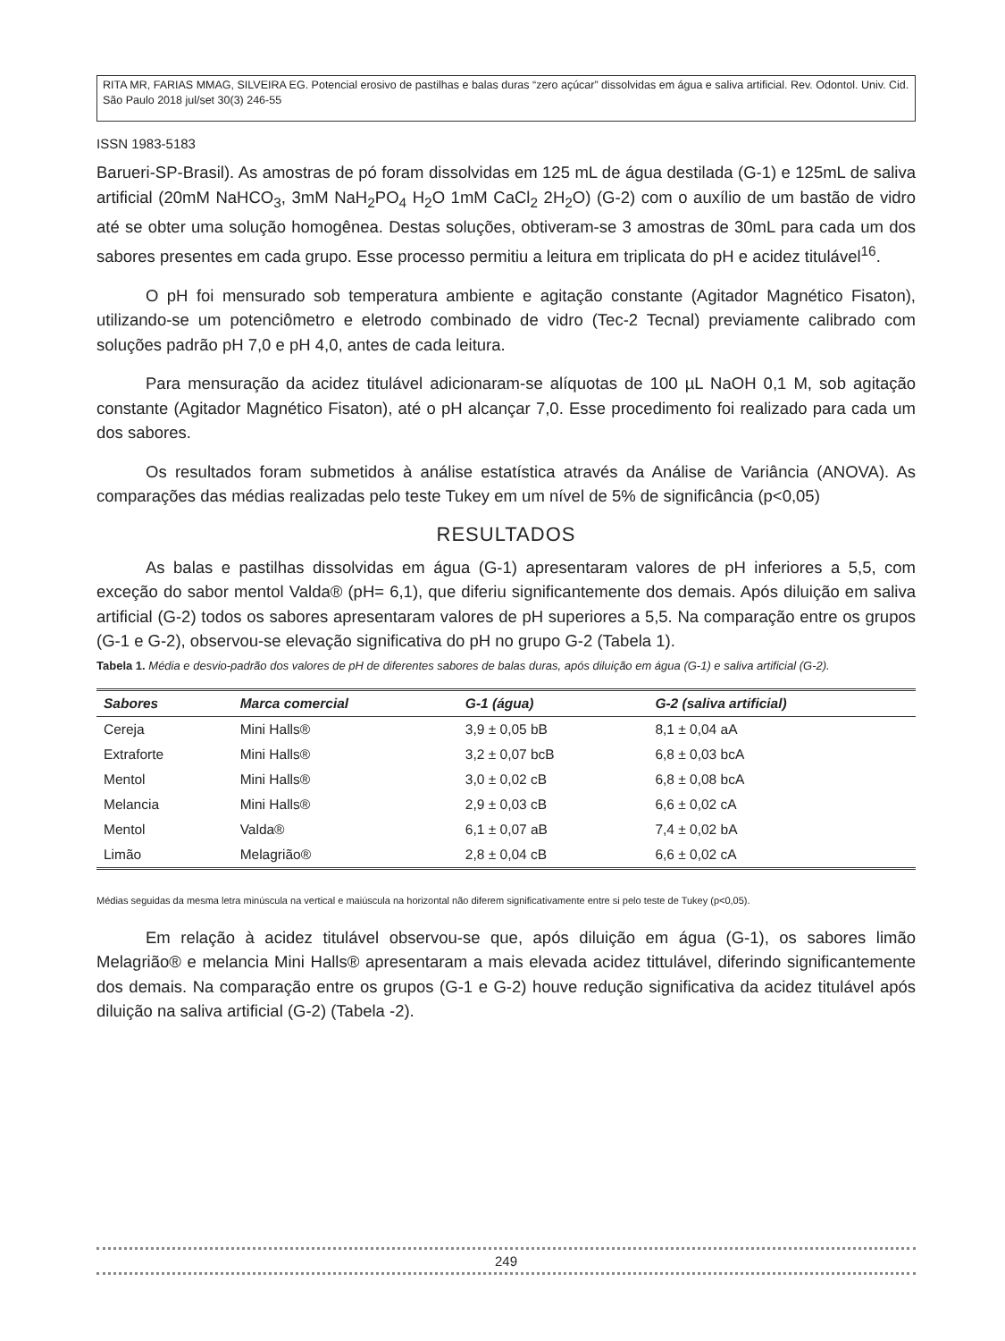RITA MR, FARIAS MMAG, SILVEIRA EG. Potencial erosivo de pastilhas e balas duras “zero açúcar” dissolvidas em água e saliva artificial. Rev. Odontol. Univ. Cid. São Paulo 2018 jul/set 30(3) 246-55
ISSN 1983-5183
Barueri-SP-Brasil). As amostras de pó foram dissolvidas em 125 mL de água destilada (G-1) e 125mL de saliva artificial (20mM NaHCO<sub>3</sub>, 3mM NaH<sub>2</sub>PO<sub>4</sub> H<sub>2</sub>O 1mM CaCl<sub>2</sub> 2H<sub>2</sub>O) (G-2) com o auxílio de um bastão de vidro até se obter uma solução homogênea. Destas soluções, obtiveram-se 3 amostras de 30mL para cada um dos sabores presentes em cada grupo. Esse processo permitiu a leitura em triplicata do pH e acidez titulável<sup>16</sup>.
O pH foi mensurado sob temperatura ambiente e agitação constante (Agitador Magnético Fisaton), utilizando-se um potenciômetro e eletrodo combinado de vidro (Tec-2 Tecnal) previamente calibrado com soluções padrão pH 7,0 e pH 4,0, antes de cada leitura.
Para mensuração da acidez titulável adicionaram-se alíquotas de 100 µL NaOH 0,1 M, sob agitação constante (Agitador Magnético Fisaton), até o pH alcançar 7,0. Esse procedimento foi realizado para cada um dos sabores.
Os resultados foram submetidos à análise estatística através da Análise de Variância (ANOVA). As comparações das médias realizadas pelo teste Tukey em um nível de 5% de significância (p<0,05)
RESULTADOS
As balas e pastilhas dissolvidas em água (G-1) apresentaram valores de pH inferiores a 5,5, com exceção do sabor mentol Valda® (pH= 6,1), que diferiu significantemente dos demais. Após diluição em saliva artificial (G-2) todos os sabores apresentaram valores de pH superiores a 5,5. Na comparação entre os grupos (G-1 e G-2), observou-se elevação significativa do pH no grupo G-2 (Tabela 1).
Tabela 1. Média e desvio-padrão dos valores de pH de diferentes sabores de balas duras, após diluição em água (G-1) e saliva artificial (G-2).
| Sabores | Marca comercial | G-1 (água) | G-2 (saliva artificial) |
| --- | --- | --- | --- |
| Cereja | Mini Halls® | 3,9 ± 0,05 bB | 8,1 ± 0,04 aA |
| Extraforte | Mini Halls® | 3,2 ± 0,07 bcB | 6,8 ± 0,03 bcA |
| Mentol | Mini Halls® | 3,0 ± 0,02 cB | 6,8 ± 0,08 bcA |
| Melancia | Mini Halls® | 2,9 ± 0,03 cB | 6,6 ± 0,02 cA |
| Mentol | Valda® | 6,1 ± 0,07 aB | 7,4 ± 0,02 bA |
| Limão | Melagrião® | 2,8 ± 0,04 cB | 6,6 ± 0,02 cA |
Médias seguidas da mesma letra minúscula na vertical e maiúscula na horizontal não diferem significativamente entre si pelo teste de Tukey (p<0,05).
Em relação à acidez titulável observou-se que, após diluição em água (G-1), os sabores limão Melagrião® e melancia Mini Halls® apresentaram a mais elevada acidez tittulável, diferindo significantemente dos demais. Na comparação entre os grupos (G-1 e G-2) houve redução significativa da acidez titulável após diluição na saliva artificial (G-2) (Tabela -2).
249